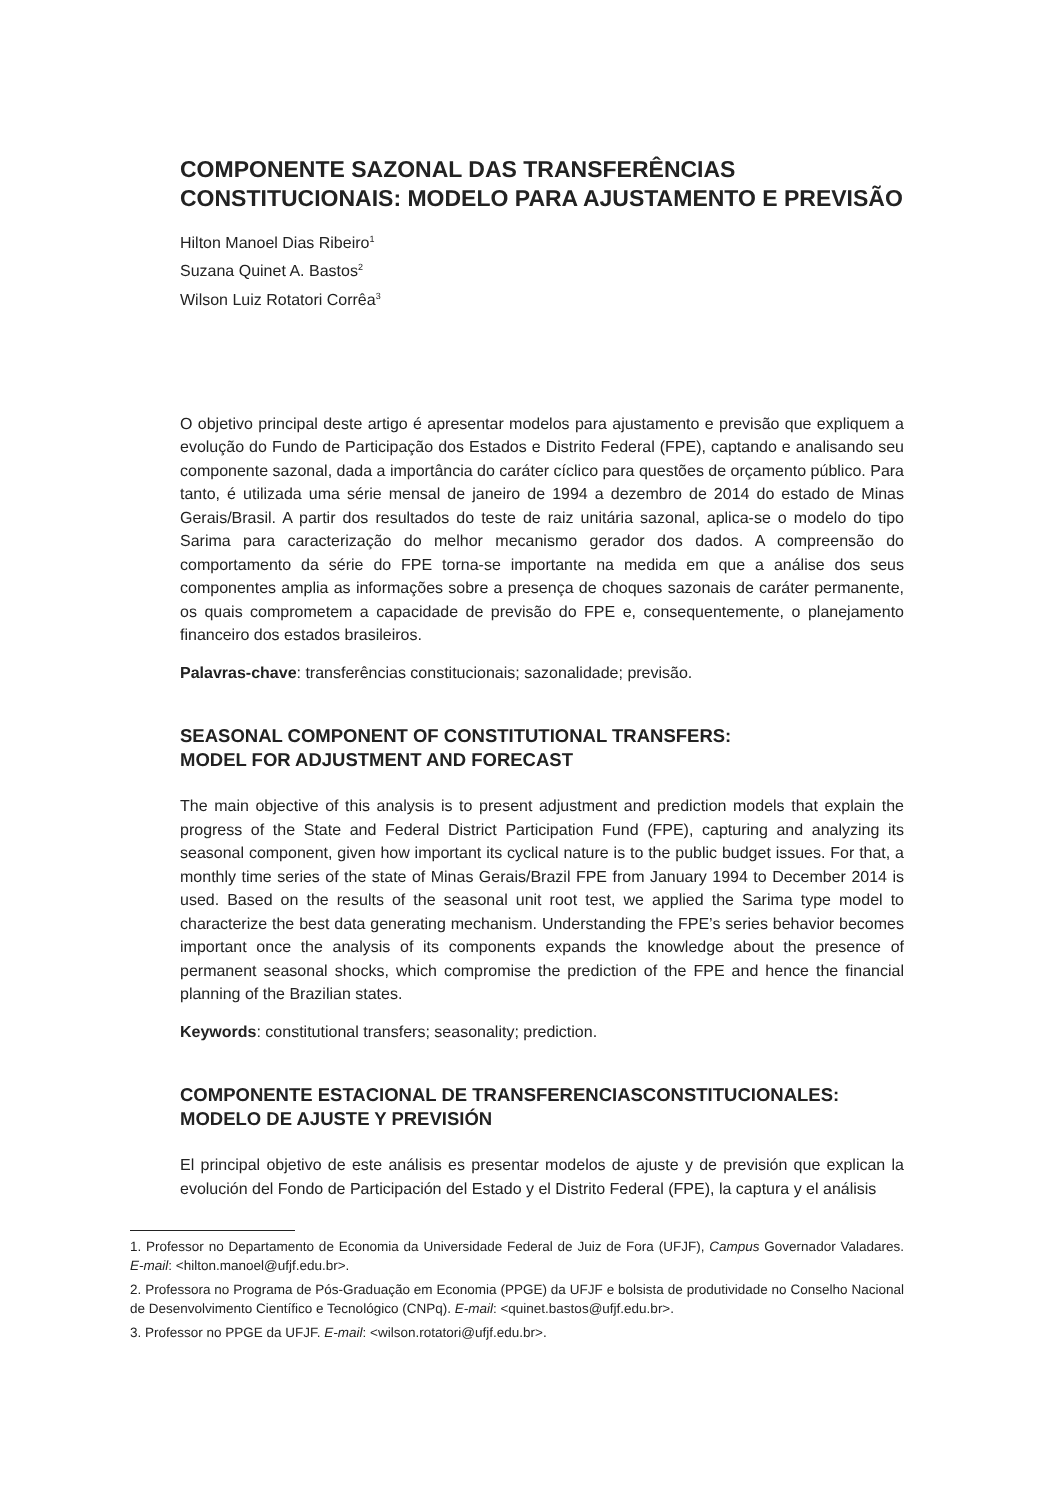COMPONENTE SAZONAL DAS TRANSFERÊNCIAS
CONSTITUCIONAIS: MODELO PARA AJUSTAMENTO E PREVISÃO
Hilton Manoel Dias Ribeiro<sup>1</sup>
Suzana Quinet A. Bastos<sup>2</sup>
Wilson Luiz Rotatori Corrêa<sup>3</sup>
O objetivo principal deste artigo é apresentar modelos para ajustamento e previsão que expliquem a evolução do Fundo de Participação dos Estados e Distrito Federal (FPE), captando e analisando seu componente sazonal, dada a importância do caráter cíclico para questões de orçamento público. Para tanto, é utilizada uma série mensal de janeiro de 1994 a dezembro de 2014 do estado de Minas Gerais/Brasil. A partir dos resultados do teste de raiz unitária sazonal, aplica-se o modelo do tipo Sarima para caracterização do melhor mecanismo gerador dos dados. A compreensão do comportamento da série do FPE torna-se importante na medida em que a análise dos seus componentes amplia as informações sobre a presença de choques sazonais de caráter permanente, os quais comprometem a capacidade de previsão do FPE e, consequentemente, o planejamento financeiro dos estados brasileiros.
Palavras-chave: transferências constitucionais; sazonalidade; previsão.
SEASONAL COMPONENT OF CONSTITUTIONAL TRANSFERS:
MODEL FOR ADJUSTMENT AND FORECAST
The main objective of this analysis is to present adjustment and prediction models that explain the progress of the State and Federal District Participation Fund (FPE), capturing and analyzing its seasonal component, given how important its cyclical nature is to the public budget issues. For that, a monthly time series of the state of Minas Gerais/Brazil FPE from January 1994 to December 2014 is used. Based on the results of the seasonal unit root test, we applied the Sarima type model to characterize the best data generating mechanism. Understanding the FPE’s series behavior becomes important once the analysis of its components expands the knowledge about the presence of permanent seasonal shocks, which compromise the prediction of the FPE and hence the financial planning of the Brazilian states.
Keywords: constitutional transfers; seasonality; prediction.
COMPONENTE ESTACIONAL DE TRANSFERENCIASCONSTITUCIONALES:
MODELO DE AJUSTE Y PREVISIÓN
El principal objetivo de este análisis es presentar modelos de ajuste y de previsión que explican la evolución del Fondo de Participación del Estado y el Distrito Federal (FPE), la captura y el análisis
1. Professor no Departamento de Economia da Universidade Federal de Juiz de Fora (UFJF), Campus Governador Valadares. E-mail: <hilton.manoel@ufjf.edu.br>.
2. Professora no Programa de Pós-Graduação em Economia (PPGE) da UFJF e bolsista de produtividade no Conselho Nacional de Desenvolvimento Científico e Tecnológico (CNPq). E-mail: <quinet.bastos@ufjf.edu.br>.
3. Professor no PPGE da UFJF. E-mail: <wilson.rotatori@ufjf.edu.br>.